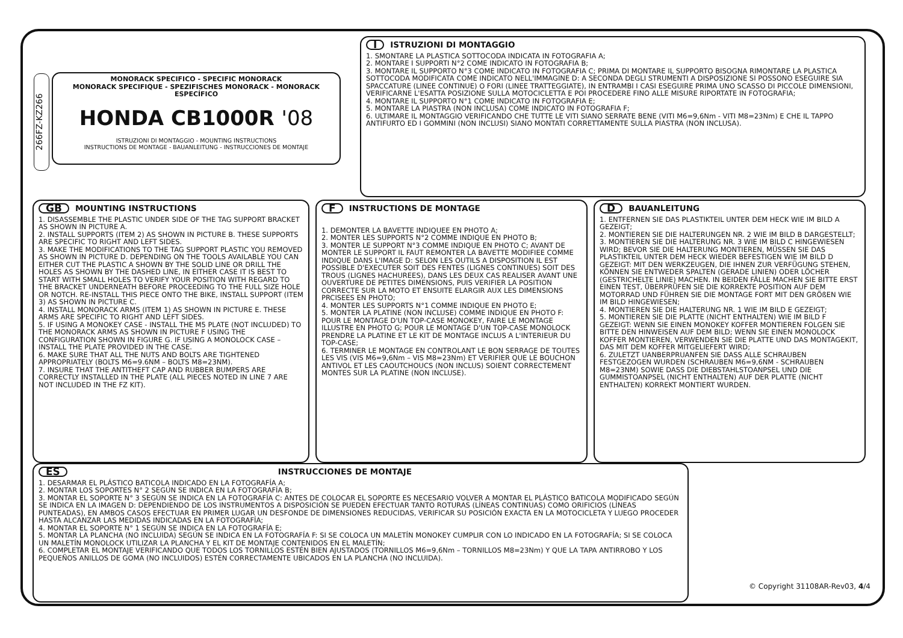266FZ-KZ266
MONORACK SPECIFICO - SPECIFIC MONORACK
MONORACK SPECIFIQUE - SPEZIFISCHES MONORACK - MONORACK ESPECÍFICO
HONDA CB1000R '08
ISTRUZIONI DI MONTAGGIO - MOUNTING INSTRUCTIONS
INSTRUCTIONS DE MONTAGE - BAUANLEITUNG - INSTRUCCIONES DE MONTAJE
I ISTRUZIONI DI MONTAGGIO
1. SMONTARE LA PLASTICA SOTTOCODA INDICATA IN FOTOGRAFIA A;
2. MONTARE I SUPPORTI N°2 COME INDICATO IN FOTOGRAFIA B;
3. MONTARE IL SUPPORTO N°3 COME INDICATO IN FOTOGRAFIA C; PRIMA DI MONTARE IL SUPPORTO BISOGNA RIMONTARE LA PLASTICA SOTTOCODA MODIFICATA COME INDICATO NELL'IMMAGINE D: A SECONDA DEGLI STRUMENTI A DISPOSIZIONE SI POSSONO ESEGUIRE SIA SPACCATURE (LINEE CONTINUE) O FORI (LINEE TRATTEGGIATE), IN ENTRAMBI I CASI ESEGUIRE PRIMA UNO SCASSO DI PICCOLE DIMENSIONI, VERIFICARNE L'ESATTA POSIZIONE SULLA MOTOCICLETTA E POI PROCEDERE FINO ALLE MISURE RIPORTATE IN FOTOGRAFIA;
4. MONTARE IL SUPPORTO N°1 COME INDICATO IN FOTOGRAFIA E;
5. MONTARE LA PIASTRA (NON INCLUSA) COME INDICATO IN FOTOGRAFIA F;
6. ULTIMARE IL MONTAGGIO VERIFICANDO CHE TUTTE LE VITI SIANO SERRATE BENE (VITI M6=9,6Nm - VITI M8=23Nm) E CHE IL TAPPO ANTIFURTO ED I GOMMINI (NON INCLUSI) SIANO MONTATI CORRETTAMENTE SULLA PIASTRA (NON INCLUSA).
GB MOUNTING INSTRUCTIONS
1. DISASSEMBLE THE PLASTIC UNDER SIDE OF THE TAG SUPPORT BRACKET AS SHOWN IN PICTURE A.
2. INSTALL SUPPORTS (ITEM 2) AS SHOWN IN PICTURE B. THESE SUPPORTS ARE SPECIFIC TO RIGHT AND LEFT SIDES.
3. MAKE THE MODIFICATIONS TO THE TAG SUPPORT PLASTIC YOU REMOVED AS SHOWN IN PICTURE D. DEPENDING ON THE TOOLS AVAILABLE YOU CAN EITHER CUT THE PLASTIC A SHOWN BY THE SOLID LINE OR DRILL THE HOLES AS SHOWN BY THE DASHED LINE, IN EITHER CASE IT IS BEST TO START WITH SMALL HOLES TO VERIFY YOUR POSITION WITH REGARD TO THE BRACKET UNDERNEATH BEFORE PROCEEDING TO THE FULL SIZE HOLE OR NOTCH. RE-INSTALL THIS PIECE ONTO THE BIKE, INSTALL SUPPORT (ITEM 3) AS SHOWN IN PICTURE C.
4. INSTALL MONORACK ARMS (ITEM 1) AS SHOWN IN PICTURE E. THESE ARMS ARE SPECIFIC TO RIGHT AND LEFT SIDES.
5. IF USING A MONOKEY CASE - INSTALL THE M5 PLATE (NOT INCLUDED) TO THE MONORACK ARMS AS SHOWN IN PICTURE F USING THE CONFIGURATION SHOWN IN FIGURE G. IF USING A MONOLOCK CASE – INSTALL THE PLATE PROVIDED IN THE CASE.
6. MAKE SURE THAT ALL THE NUTS AND BOLTS ARE TIGHTENED APPROPRIATELY (BOLTS M6=9.6NM – BOLTS M8=23NM).
7. INSURE THAT THE ANTITHEFT CAP AND RUBBER BUMPERS ARE CORRECTLY INSTALLED IN THE PLATE (ALL PIECES NOTED IN LINE 7 ARE NOT INCLUDED IN THE FZ KIT).
F INSTRUCTIONS DE MONTAGE
1. DEMONTER LA BAVETTE INDIQUEE EN PHOTO A;
2. MONTER LES SUPPORTS N°2 COMME INDIQUE EN PHOTO B;
3. MONTER LE SUPPORT N°3 COMME INDIQUE EN PHOTO C; AVANT DE MONTER LE SUPPORT IL FAUT REMONTER LA BAVETTE MODIFIEE COMME INDIQUE DANS L'IMAGE D: SELON LES OUTILS A DISPOSITION IL EST POSSIBLE D'EXECUTER SOIT DES FENTES (LIGNES CONTINUES) SOIT DES TROUS (LIGNES HACHUREES), DANS LES DEUX CAS REALISER AVANT UNE OUVERTURE DE PETITES DIMENSIONS, PUIS VERIFIER LA POSITION CORRECTE SUR LA MOTO ET ENSUITE ELARGIR AUX LES DIMENSIONS PRCISEES EN PHOTO;
4. MONTER LES SUPPORTS N°1 COMME INDIQUE EN PHOTO E;
5. MONTER LA PLATINE (NON INCLUSE) COMME INDIQUE EN PHOTO F: POUR LE MONTAGE D'UN TOP-CASE MONOKEY, FAIRE LE MONTAGE ILLUSTRE EN PHOTO G; POUR LE MONTAGE D'UN TOP-CASE MONOLOCK PRENDRE LA PLATINE ET LE KIT DE MONTAGE INCLUS A L'INTERIEUR DU TOP-CASE;
6. TERMINER LE MONTAGE EN CONTROLANT LE BON SERRAGE DE TOUTES LES VIS (VIS M6=9,6Nm – VIS M8=23Nm) ET VERIFIER QUE LE BOUCHON ANTIVOL ET LES CAOUTCHOUCS (NON INCLUS) SOIENT CORRECTEMENT MONTES SUR LA PLATINE (NON INCLUSE).
D BAUANLEITUNG
1. ENTFERNEN SIE DAS PLASTIKTEIL UNTER DEM HECK WIE IM BILD A GEZEIGT;
2. MONTIEREN SIE DIE HALTERUNGEN NR. 2 WIE IM BILD B DARGESTELLT;
3. MONTIEREN SIE DIE HALTERUNG NR. 3 WIE IM BILD C HINGEWIESEN WIRD; BEVOR SIE DIE HALTERUNG MONTIEREN, MÜSSEN SIE DAS PLASTIKTEIL UNTER DEM HECK WIEDER BEFESTIGEN WIE IM BILD D GEZEIGT: MIT DEN WERKZEUGEN, DIE IHNEN ZUR VERFÜGUNG STEHEN, KÖNNEN SIE ENTWEDER SPALTEN (GERADE LINIEN) ODER LÖCHER (GESTRICHELTE LINIE) MACHEN. IN BEIDEN FÄLLE MACHEN SIE BITTE ERST EINEN TEST, ÜBERPRÜFEN SIE DIE KORREKTE POSITION AUF DEM MOTORRAD UND FÜHREN SIE DIE MONTAGE FORT MIT DEN GRÖßEN WIE IM BILD HINGEWIESEN;
4. MONTIEREN SIE DIE HALTERUNG NR. 1 WIE IM BILD E GEZEIGT;
5. MONTIEREN SIE DIE PLATTE (NICHT ENTHALTEN) WIE IM BILD F GEZEIGT: WENN SIE EINEN MONOKEY KOFFER MONTIEREN FOLGEN SIE BITTE DEN HINWEISEN AUF DEM BILD; WENN SIE EINEN MONOLOCK KOFFER MONTIEREN, VERWENDEN SIE DIE PLATTE UND DAS MONTAGEKIT, DAS MIT DEM KOFFER MITGELIEFERT WIRD;
6. ZULETZT UANBERPRUANFEN SIE DASS ALLE SCHRAUBEN FESTGEZOGEN WURDEN (SCHRAUBEN M6=9,6NM - SCHRAUBEN M8=23NM) SOWIE DASS DIE DIEBSTAHLSTOANPSEL UND DIE GUMMISTOANPSEL (NICHT ENTHALTEN) AUF DER PLATTE (NICHT ENTHALTEN) KORREKT MONTIERT WURDEN.
ES INSTRUCCIONES DE MONTAJE
1. DESARMAR EL PLÁSTICO BATICOLA INDICADO EN LA FOTOGRAFÍA A;
2. MONTAR LOS SOPORTES N° 2 SEGÚN SE INDICA EN LA FOTOGRAFÍA B;
3. MONTAR EL SOPORTE N° 3 SEGÚN SE INDICA EN LA FOTOGRAFÍA C: ANTES DE COLOCAR EL SOPORTE ES NECESARIO VOLVER A MONTAR EL PLÁSTICO BATICOLA MODIFICADO SEGÚN SE INDICA EN LA IMAGEN D: DEPENDIENDO DE LOS INSTRUMENTOS A DISPOSICIÓN SE PUEDEN EFECTUAR TANTO ROTURAS (LÍNEAS CONTINUAS) COMO ORIFICIOS (LÍNEAS PUNTEADAS), EN AMBOS CASOS EFECTUAR EN PRIMER LUGAR UN DESFONDE DE DIMENSIONES REDUCIDAS, VERIFICAR SU POSICIÓN EXACTA EN LA MOTOCICLETA Y LUEGO PROCEDER HASTA ALCANZAR LAS MEDIDAS INDICADAS EN LA FOTOGRAFÍA;
4. MONTAR EL SOPORTE N° 1 SEGÚN SE INDICA EN LA FOTOGRAFÍA E;
5. MONTAR LA PLANCHA (NO INCLUIDA) SEGÚN SE INDICA EN LA FOTOGRAFÍA F: SI SE COLOCA UN MALETÍN MONOKEY CUMPLIR CON LO INDICADO EN LA FOTOGRAFÍA; SI SE COLOCA UN MALETÍN MONOLOCK UTILIZAR LA PLANCHA Y EL KIT DE MONTAJE CONTENIDOS EN EL MALETÍN;
6. COMPLETAR EL MONTAJE VERIFICANDO QUE TODOS LOS TORNILLOS ESTÉN BIEN AJUSTADOS (TORNILLOS M6=9,6Nm – TORNILLOS M8=23Nm) Y QUE LA TAPA ANTIRROBO Y LOS PEQUEÑOS ANILLOS DE GOMA (NO INCLUIDOS) ESTÉN CORRECTAMENTE UBICADOS EN LA PLANCHA (NO INCLUIDA).
© Copyright 31108AR-Rev03, 4/4